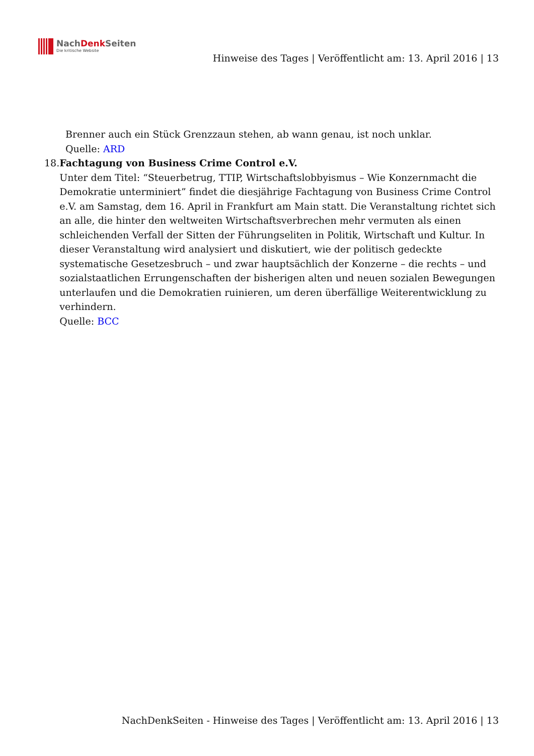NachDenk Seiten
Die kritische Website
Hinweise des Tages | Veröffentlicht am: 13. April 2016 | 13
Brenner auch ein Stück Grenzzaun stehen, ab wann genau, ist noch unklar.
Quelle: ARD
18. Fachtagung von Business Crime Control e.V.
Unter dem Titel: “Steuerbetrug, TTIP, Wirtschaftslobbyismus – Wie Konzernmacht die Demokratie unterminiert” findet die diesjährige Fachtagung von Business Crime Control e.V. am Samstag, dem 16. April in Frankfurt am Main statt. Die Veranstaltung richtet sich an alle, die hinter den weltweiten Wirtschaftsverbrechen mehr vermuten als einen schleichenden Verfall der Sitten der Führungseliten in Politik, Wirtschaft und Kultur. In dieser Veranstaltung wird analysiert und diskutiert, wie der politisch gedeckte systematische Gesetzesbruch – und zwar hauptsächlich der Konzerne – die rechts – und sozialstaatlichen Errungenschaften der bisherigen alten und neuen sozialen Bewegungen unterlaufen und die Demokratien ruinieren, um deren überfällige Weiterentwicklung zu verhindern.
Quelle: BCC
NachDenkSeiten - Hinweise des Tages | Veröffentlicht am: 13. April 2016 | 13